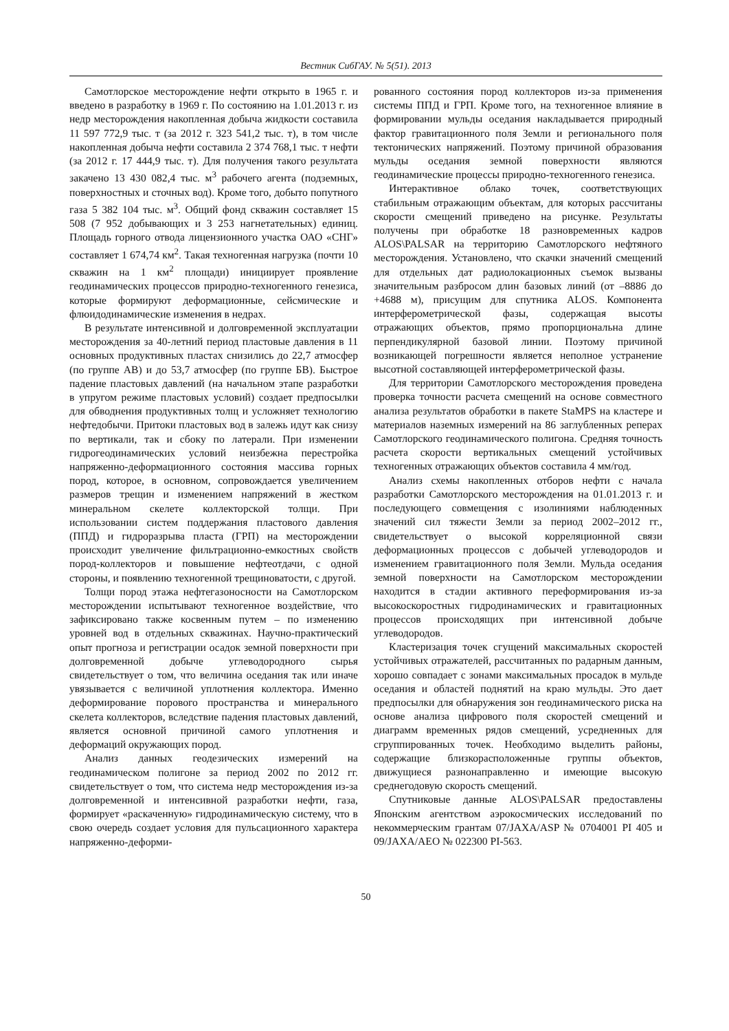Вестник СибГАУ. № 5(51). 2013
Самотлорское месторождение нефти открыто в 1965 г. и введено в разработку в 1969 г. По состоянию на 1.01.2013 г. из недр месторождения накопленная добыча жидкости составила 11 597 772,9 тыс. т (за 2012 г. 323 541,2 тыс. т), в том числе накопленная добыча нефти составила 2 374 768,1 тыс. т нефти (за 2012 г. 17 444,9 тыс. т). Для получения такого результата закачено 13 430 082,4 тыс. м<sup>3</sup> рабочего агента (подземных, поверхностных и сточных вод). Кроме того, добыто попутного газа 5 382 104 тыс. м<sup>3</sup>. Общий фонд скважин составляет 15 508 (7 952 добывающих и 3 253 нагнетательных) единиц. Площадь горного отвода лицензионного участка ОАО «СНГ» составляет 1 674,74 км<sup>2</sup>. Такая техногенная нагрузка (почти 10 скважин на 1 км<sup>2</sup> площади) инициирует проявление геодинамических процессов природно-техногенного генезиса, которые формируют деформационные, сейсмические и флюидодинамические изменения в недрах.
В результате интенсивной и долговременной эксплуатации месторождения за 40-летний период пластовые давления в 11 основных продуктивных пластах снизились до 22,7 атмосфер (по группе АВ) и до 53,7 атмосфер (по группе БВ). Быстрое падение пластовых давлений (на начальном этапе разработки в упругом режиме пластовых условий) создает предпосылки для обводнения продуктивных толщ и усложняет технологию нефтедобычи. Притоки пластовых вод в залежь идут как снизу по вертикали, так и сбоку по латерали. При изменении гидрогеодинамических условий неизбежна перестройка напряженно-деформационного состояния массива горных пород, которое, в основном, сопровождается увеличением размеров трещин и изменением напряжений в жестком минеральном скелете коллекторской толщи. При использовании систем поддержания пластового давления (ППД) и гидроразрыва пласта (ГРП) на месторождении происходит увеличение фильтрационно-емкостных свойств пород-коллекторов и повышение нефтеотдачи, с одной стороны, и появлению техногенной трещиноватости, с другой.
Толщи пород этажа нефтегазоносности на Самотлорском месторождении испытывают техногенное воздействие, что зафиксировано также косвенным путем – по изменению уровней вод в отдельных скважинах. Научно-практический опыт прогноза и регистрации осадок земной поверхности при долговременной добыче углеводородного сырья свидетельствует о том, что величина оседания так или иначе увязывается с величиной уплотнения коллектора. Именно деформирование порового пространства и минерального скелета коллекторов, вследствие падения пластовых давлений, является основной причиной самого уплотнения и деформаций окружающих пород.
Анализ данных геодезических измерений на геодинамическом полигоне за период 2002 по 2012 гг. свидетельствует о том, что система недр месторождения из-за долговременной и интенсивной разработки нефти, газа, формирует «раскаченную» гидродинамическую систему, что в свою очередь создает условия для пульсационного характера напряженно-деформи-
рованного состояния пород коллекторов из-за применения системы ППД и ГРП. Кроме того, на техногенное влияние в формировании мульды оседания накладывается природный фактор гравитационного поля Земли и регионального поля тектонических напряжений. Поэтому причиной образования мульды оседания земной поверхности являются геодинамические процессы природно-техногенного генезиса.
Интерактивное облако точек, соответствующих стабильным отражающим объектам, для которых рассчитаны скорости смещений приведено на рисунке. Результаты получены при обработке 18 разновременных кадров ALOS\PALSAR на территорию Самотлорского нефтяного месторождения. Установлено, что скачки значений смещений для отдельных дат радиолокационных съемок вызваны значительным разбросом длин базовых линий (от –8886 до +4688 м), присущим для спутника ALOS. Компонента интерферометрической фазы, содержащая высоты отражающих объектов, прямо пропорциональна длине перпендикулярной базовой линии. Поэтому причиной возникающей погрешности является неполное устранение высотной составляющей интерферометрической фазы.
Для территории Самотлорского месторождения проведена проверка точности расчета смещений на основе совместного анализа результатов обработки в пакете StaMPS на кластере и материалов наземных измерений на 86 заглубленных реперах Самотлорского геодинамического полигона. Средняя точность расчета скорости вертикальных смещений устойчивых техногенных отражающих объектов составила 4 мм/год.
Анализ схемы накопленных отборов нефти с начала разработки Самотлорского месторождения на 01.01.2013 г. и последующего совмещения с изолиниями наблюденных значений сил тяжести Земли за период 2002–2012 гг., свидетельствует о высокой корреляционной связи деформационных процессов с добычей углеводородов и изменением гравитационного поля Земли. Мульда оседания земной поверхности на Самотлорском месторождении находится в стадии активного переформирования из-за высокоскоростных гидродинамических и гравитационных процессов происходящих при интенсивной добыче углеводородов.
Кластеризация точек сгущений максимальных скоростей устойчивых отражателей, рассчитанных по радарным данным, хорошо совпадает с зонами максимальных просадок в мульде оседания и областей поднятий на краю мульды. Это дает предпосылки для обнаружения зон геодинамического риска на основе анализа цифрового поля скоростей смещений и диаграмм временных рядов смещений, усредненных для сгруппированных точек. Необходимо выделить районы, содержащие близкорасположенные группы объектов, движущиеся разнонаправленно и имеющие высокую среднегодовую скорость смещений.
Спутниковые данные ALOS\PALSAR предоставлены Японским агентством аэрокосмических исследований по некоммерческим грантам 07/JAXA/ASP № 0704001 PI 405 и 09/JAXA/AEO № 022300 PI-563.
50